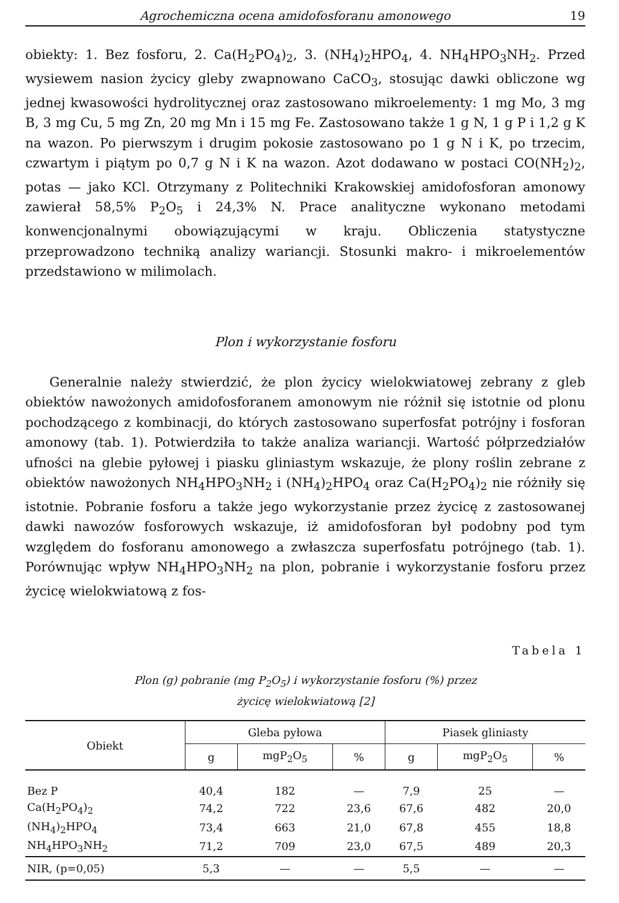Agrochemiczna ocena amidofosforanu amonowego 19
obiekty: 1. Bez fosforu, 2. Ca(H<sub>2</sub>PO<sub>4</sub>)<sub>2</sub>, 3. (NH<sub>4</sub>)<sub>2</sub>HPO<sub>4</sub>, 4. NH<sub>4</sub>HPO<sub>3</sub>NH<sub>2</sub>. Przed wysiewem nasion życicy gleby zwapnowano CaCO<sub>3</sub>, stosując dawki obliczone wg jednej kwasowości hydrolitycznej oraz zastosowano mikroelementy: 1 mg Mo, 3 mg B, 3 mg Cu, 5 mg Zn, 20 mg Mn i 15 mg Fe. Zastosowano także 1 g N, 1 g P i 1,2 g K na wazon. Po pierwszym i drugim pokosie zastosowano po 1 g N i K, po trzecim, czwartym i piątym po 0,7 g N i K na wazon. Azot dodawano w postaci CO(NH<sub>2</sub>)<sub>2</sub>, potas — jako KCl. Otrzymany z Politechniki Krakowskiej amidofosforan amonowy zawierał 58,5% P<sub>2</sub>O<sub>5</sub> i 24,3% N. Prace analityczne wykonano metodami konwencjonalnymi obowiązującymi w kraju. Obliczenia statystyczne przeprowadzono techniką analizy wariancji. Stosunki makro- i mikroelementów przedstawiono w milimolach.
Plon i wykorzystanie fosforu
Generalnie należy stwierdzić, że plon życicy wielokwiatowej zebrany z gleb obiektów nawożonych amidofosforanem amonowym nie różnił się istotnie od plonu pochodzącego z kombinacji, do których zastosowano superfosfat potrójny i fosforan amonowy (tab. 1). Potwierdziła to także analiza wariancji. Wartość półprzedziałów ufności na glebie pyłowej i piasku gliniastym wskazuje, że plony roślin zebrane z obiektów nawożonych NH<sub>4</sub>HPO<sub>3</sub>NH<sub>2</sub> i (NH<sub>4</sub>)<sub>2</sub>HPO<sub>4</sub> oraz Ca(H<sub>2</sub>PO<sub>4</sub>)<sub>2</sub> nie różniły się istotnie. Pobranie fosforu a także jego wykorzystanie przez życicę z zastosowanej dawki nawozów fosforowych wskazuje, iż amidofosforan był podobny pod tym względem do fosforanu amonowego a zwłaszcza superfosfatu potrójnego (tab. 1). Porównując wpływ NH<sub>4</sub>HPO<sub>3</sub>NH<sub>2</sub> na plon, pobranie i wykorzystanie fosforu przez życicę wielokwiatową z fos-
Tabela 1
Plon (g) pobranie (mg P<sub>2</sub>O<sub>5</sub>) i wykorzystanie fosforu (%) przez
życicę wielokwiatową [2]
| Obiekt | Gleba pyłowa | | | Piasek gliniasty | | |
| --- | --- | --- | --- | --- | --- | --- |
| | g | mgP<sub>2</sub>O<sub>5</sub> | % | g | mgP<sub>2</sub>O<sub>5</sub> | % |
| Bez P | 40,4 | 182 | — | 7,9 | 25 | — |
| Ca(H<sub>2</sub>PO<sub>4</sub>)<sub>2</sub> | 74,2 | 722 | 23,6 | 67,6 | 482 | 20,0 |
| (NH<sub>4</sub>)<sub>2</sub>HPO<sub>4</sub> | 73,4 | 663 | 21,0 | 67,8 | 455 | 18,8 |
| NH<sub>4</sub>HPO<sub>3</sub>NH<sub>2</sub> | 71,2 | 709 | 23,0 | 67,5 | 489 | 20,3 |
| NIR, (p=0,05) | 5,3 | — | — | 5,5 | — | — |